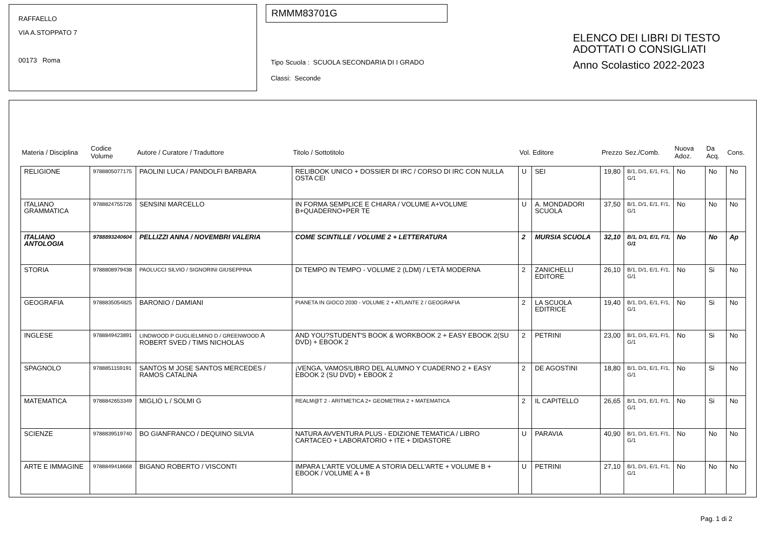RAFFAELLO
VIA A.STOPPATO 7
00173 Roma
RMMM83701G
Tipo Scuola : SCUOLA SECONDARIA DI I GRADO
Classi: Seconde
ELENCO DEI LIBRI DI TESTO
ADOTTATI O CONSIGLIATI
Anno Scolastico 2022-2023
| Materia / Disciplina | Codice Volume | Autore / Curatore / Traduttore | Titolo / Sottotitolo | Vol. | Editore | Prezzo | Sez./Comb. | Nuova Adoz. | Da Acq. | Cons. |
| --- | --- | --- | --- | --- | --- | --- | --- | --- | --- | --- |
| RELIGIONE | 9788805077175 | PAOLINI LUCA / PANDOLFI BARBARA | RELIBOOK UNICO + DOSSIER DI IRC / CORSO DI IRC CON NULLA OSTA CEI | U | SEI | 19,80 | B/1, D/1, E/1, F/1, G/1 | No | No | No |
| ITALIANO GRAMMATICA | 9788824755726 | SENSINI MARCELLO | IN FORMA SEMPLICE E CHIARA / VOLUME A+VOLUME B+QUADERNO+PER TE | U | A. MONDADORI SCUOLA | 37,50 | B/1, D/1, E/1, F/1, G/1 | No | No | No |
| ITALIANO ANTOLOGIA | 9788893240604 | PELLIZZI ANNA / NOVEMBRI VALERIA | COME SCINTILLE / VOLUME 2 + LETTERATURA | 2 | MURSIA SCUOLA | 32,10 | B/1, D/1, E/1, F/1, G/1 | No | No | Ap |
| STORIA | 9788808979438 | PAOLUCCI SILVIO / SIGNORINI GIUSEPPINA | DI TEMPO IN TEMPO - VOLUME 2 (LDM) / L'ETÀ MODERNA | 2 | ZANICHELLI EDITORE | 26,10 | B/1, D/1, E/1, F/1, G/1 | No | Si | No |
| GEOGRAFIA | 9788835054825 | BARONIO / DAMIANI | PIANETA IN GIOCO 2030 - VOLUME 2 + ATLANTE 2 / GEOGRAFIA | 2 | LA SCUOLA EDITRICE | 19,40 | B/1, D/1, E/1, F/1, G/1 | No | Si | No |
| INGLESE | 9788849423891 | LINDWOOD P GUGLIELMINO D / GREENWOOD A ROBERT SVED / TIMS NICHOLAS | AND YOU?STUDENT'S BOOK & WORKBOOK 2 + EASY EBOOK 2(SU DVD) + EBOOK 2 | 2 | PETRINI | 23,00 | B/1, D/1, E/1, F/1, G/1 | No | Si | No |
| SPAGNOLO | 9788851159191 | SANTOS M JOSE SANTOS MERCEDES / RAMOS CATALINA | ¡VENGA, VAMOS!LIBRO DEL ALUMNO Y CUADERNO 2 + EASY EBOOK 2 (SU DVD) + EBOOK 2 | 2 | DE AGOSTINI | 18,80 | B/1, D/1, E/1, F/1, G/1 | No | Si | No |
| MATEMATICA | 9788842653349 | MIGLIO L / SOLMI G | REALM@T 2 - ARITMETICA 2+ GEOMETRIA 2 + MATEMATICA | 2 | IL CAPITELLO | 26,65 | B/1, D/1, E/1, F/1, G/1 | No | Si | No |
| SCIENZE | 9788839519740 | BO GIANFRANCO / DEQUINO SILVIA | NATURA AVVENTURA PLUS - EDIZIONE TEMATICA / LIBRO CARTACEO + LABORATORIO + ITE + DIDASTORE | U | PARAVIA | 40,90 | B/1, D/1, E/1, F/1, G/1 | No | No | No |
| ARTE E IMMAGINE | 9788849418668 | BIGANO ROBERTO / VISCONTI | IMPARA L'ARTE VOLUME A STORIA DELL'ARTE + VOLUME B + EBOOK / VOLUME A + B | U | PETRINI | 27,10 | B/1, D/1, E/1, F/1, G/1 | No | No | No |
Pag. 1 di 2